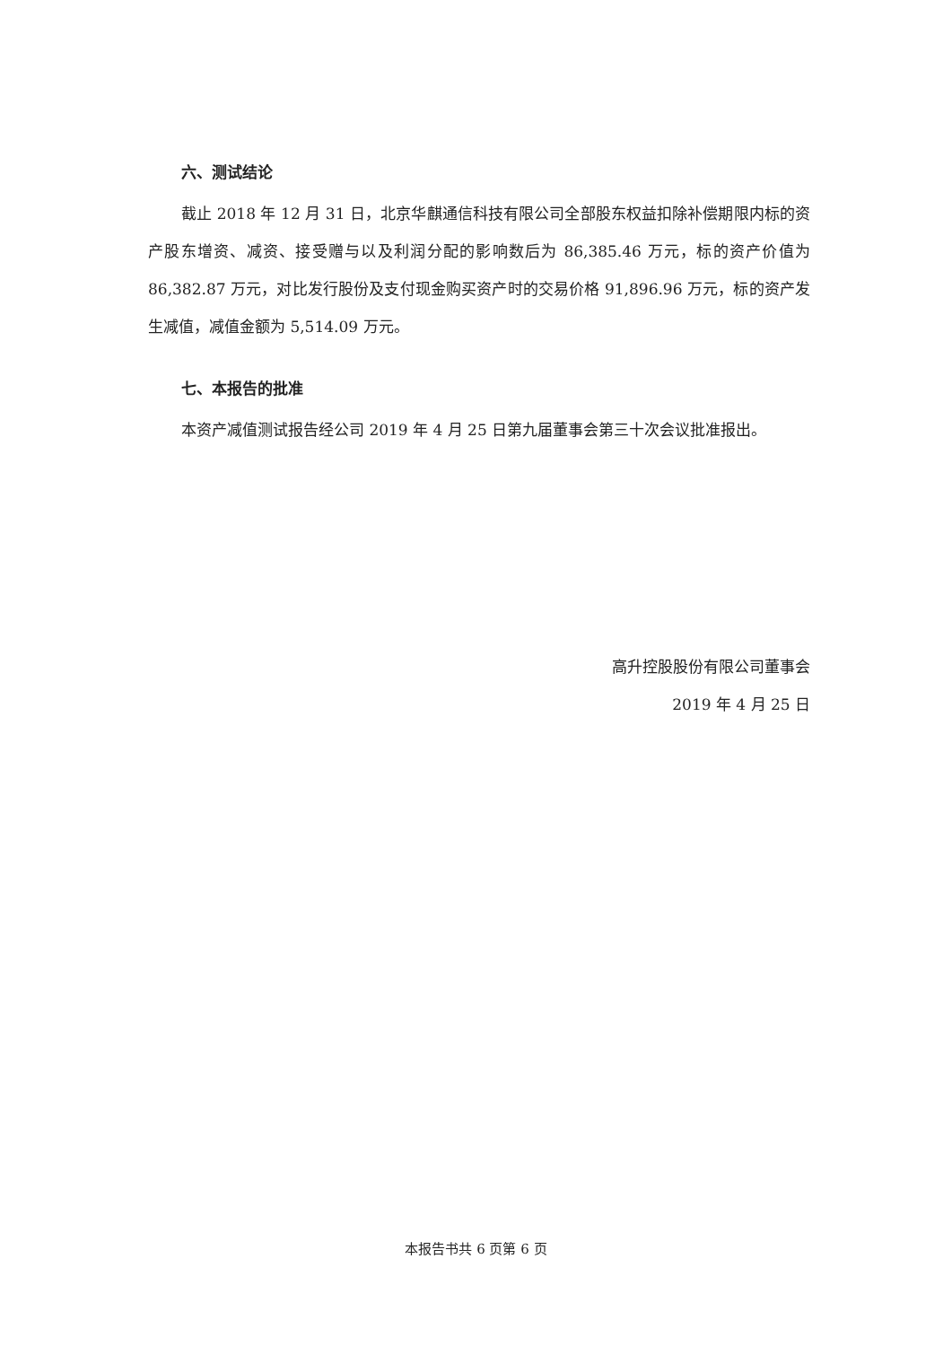六、测试结论
截止 2018 年 12 月 31 日，北京华麒通信科技有限公司全部股东权益扣除补偿期限内标的资产股东增资、减资、接受赠与以及利润分配的影响数后为 86,385.46 万元，标的资产价值为 86,382.87 万元，对比发行股份及支付现金购买资产时的交易价格 91,896.96 万元，标的资产发生减值，减值金额为 5,514.09 万元。
七、本报告的批准
本资产减值测试报告经公司 2019 年 4 月 25 日第九届董事会第三十次会议批准报出。
高升控股股份有限公司董事会
2019 年 4 月 25 日
本报告书共 6 页第 6 页